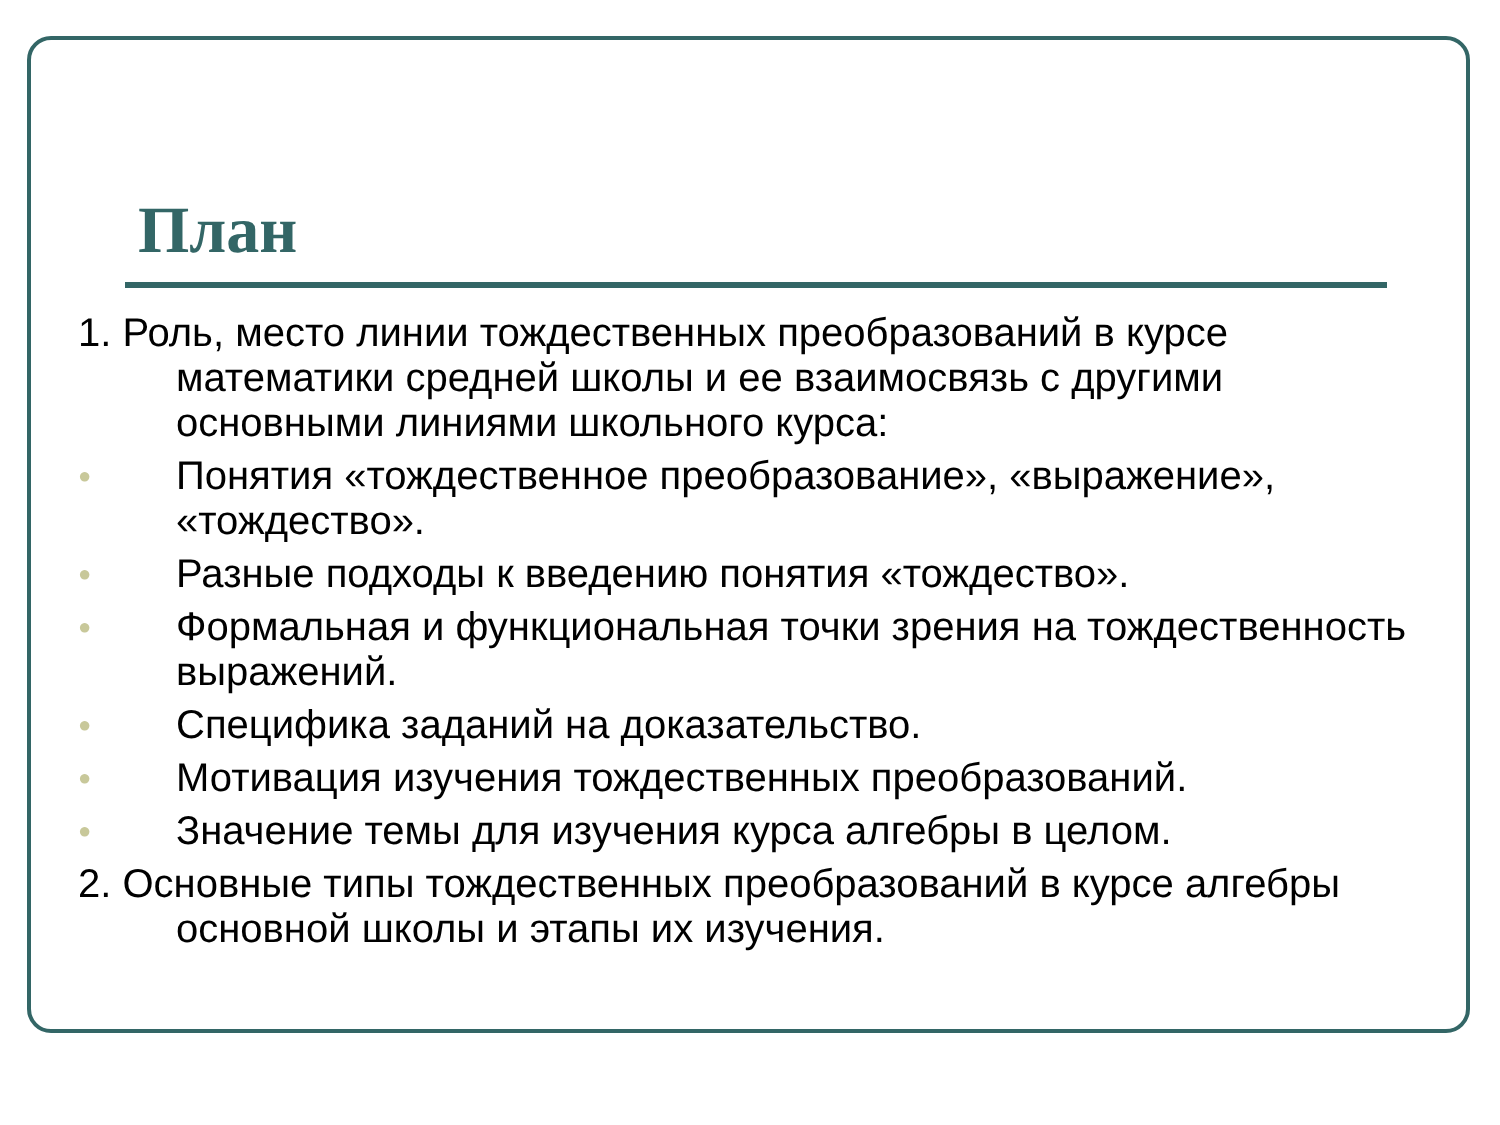План
1. Роль, место линии тождественных преобразований в курсе математики средней школы и ее взаимосвязь с другими основными линиями школьного курса:
●
Понятия «тождественное преобразование», «выражение», «тождество».
●
Разные подходы к введению понятия «тождество».
●
Формальная и функциональная точки зрения на тождественность выражений.
●
Специфика заданий на доказательство.
●
Мотивация изучения тождественных преобразований.
●
Значение темы для изучения курса алгебры в целом.
2. Основные типы тождественных преобразований в курсе алгебры основной школы и этапы их изучения.